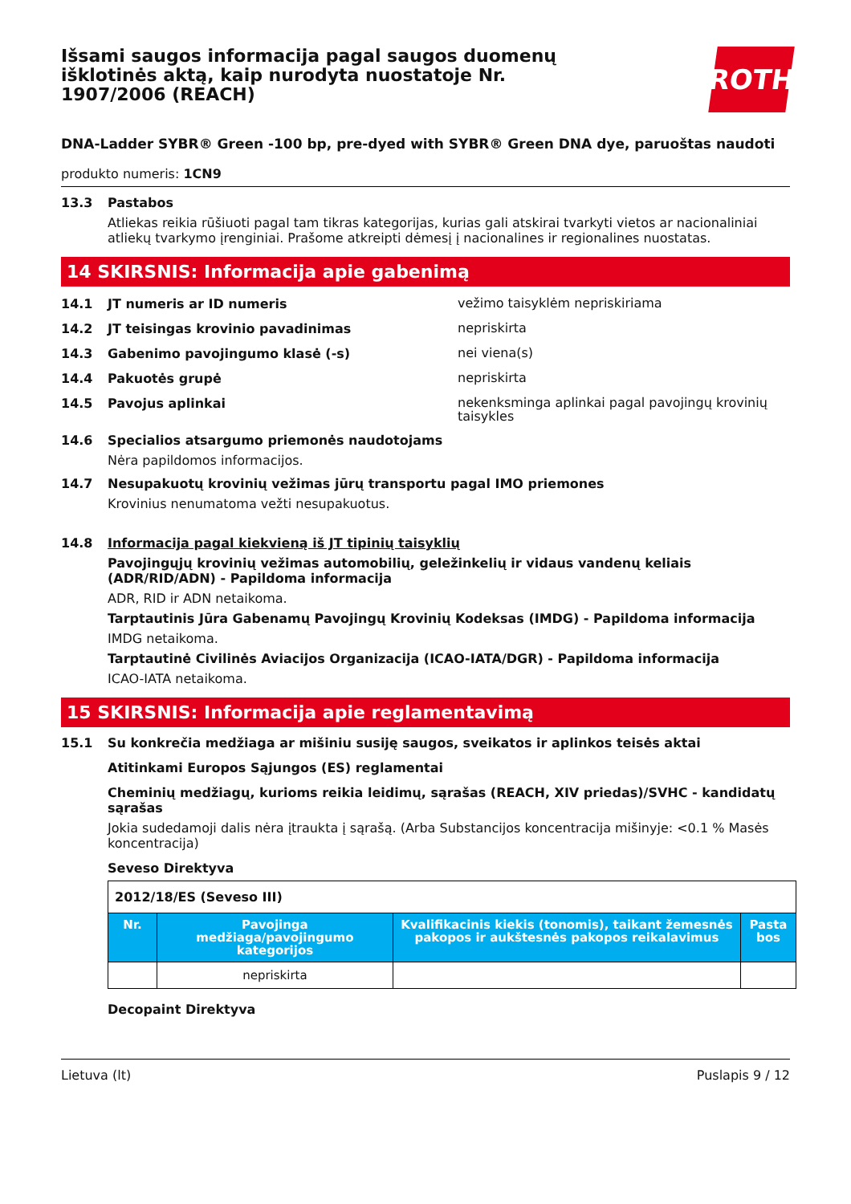Išsami saugos informacija pagal saugos duomenų išklotinės aktą, kaip nurodyta nuostatoje Nr. 1907/2006 (REACH)
ROTH
DNA-Ladder SYBR® Green -100 bp, pre-dyed with SYBR® Green DNA dye, paruoštas naudoti
produkto numeris: 1CN9
13.3 Pastabos
Atliekas reikia rūšiuoti pagal tam tikras kategorijas, kurias gali atskirai tvarkyti vietos ar nacionaliniai atliekų tvarkymo įrenginiai. Prašome atkreipti dėmesį į nacionalines ir regionalines nuostatas.
14 SKIRSNIS: Informacija apie gabenimą
14.1 JT numeris ar ID numeris
vežimo taisyklėm nepriskiriama
14.2 JT teisingas krovinio pavadinimas
nepriskirta
14.3 Gabenimo pavojingumo klasė (-s)
nei viena(s)
14.4 Pakuotės grupė
nepriskirta
14.5 Pavojus aplinkai
nekenksminga aplinkai pagal pavojingų krovinių taisykles
14.6 Specialios atsargumo priemonės naudotojams
Nėra papildomos informacijos.
14.7 Nesupakuotų krovinių vežimas jūrų transportu pagal IMO priemones
Krovinius nenumatoma vežti nesupakuotus.
14.8 Informacija pagal kiekvieną iš JT tipinių taisyklių
Pavojingųjų krovinių vežimas automobilių, geležinkelių ir vidaus vandenų keliais (ADR/RID/ADN) - Papildoma informacija
ADR, RID ir ADN netaikoma.
Tarptautinis Jūra Gabenamų Pavojingų Krovinių Kodeksas (IMDG) - Papildoma informacija
IMDG netaikoma.
Tarptautinė Civilinės Aviacijos Organizacija (ICAO-IATA/DGR) - Papildoma informacija
ICAO-IATA netaikoma.
15 SKIRSNIS: Informacija apie reglamentavimą
15.1 Su konkrečia medžiaga ar mišiniu susiję saugos, sveikatos ir aplinkos teisės aktai
Atitinkami Europos Sąjungos (ES) reglamentai
Cheminių medžiagų, kurioms reikia leidimų, sąrašas (REACH, XIV priedas)/SVHC - kandidatų sąrašas
Jokia sudedamoji dalis nėra įtraukta į sąrašą. (Arba Substancijos koncentracija mišinyje: <0.1 % Masės koncentracija)
Seveso Direktyva
| 2012/18/ES (Seveso III) | | | |
| Nr. | Pavojinga medžiaga/pavojingumo kategorijos | Kvalifikacinis kiekis (tonomis), taikant žemesnės pakopos ir aukštesnės pakopos reikalavimus | Pasta bos |
| | nepriskirta | | |
Decopaint Direktyva
Lietuva (lt) Puslapis 9 / 12